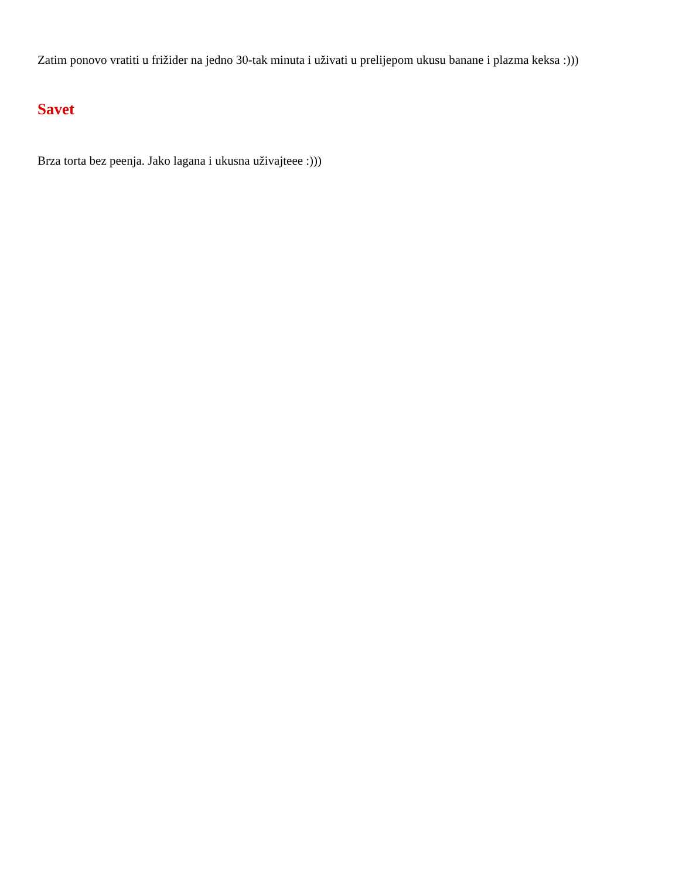Zatim ponovo vratiti u frižider na jedno 30-tak minuta i uživati u prelijepom ukusu banane i plazma keksa :)))
Savet
Brza torta bez peenja. Jako lagana i ukusna uživajteee :)))